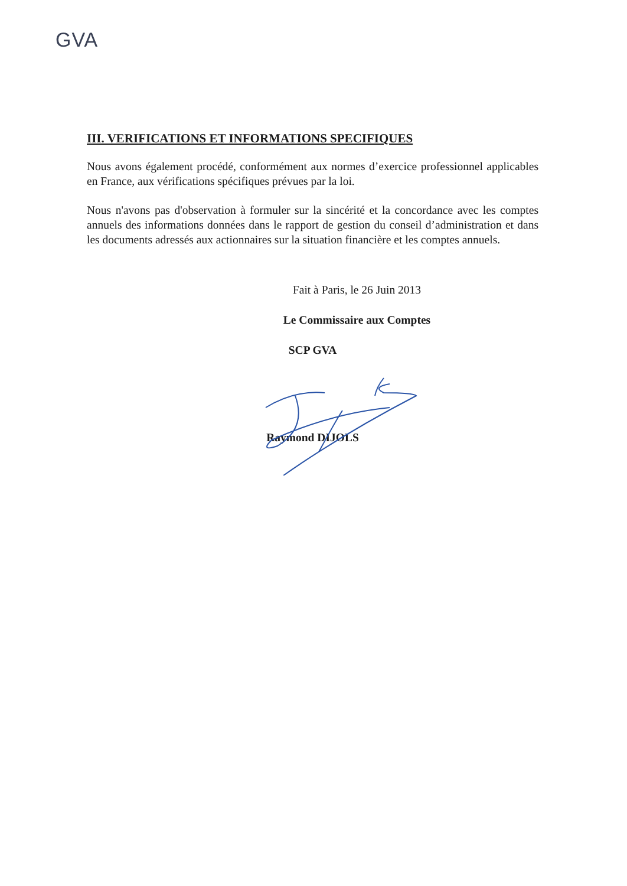GVA
III. VERIFICATIONS ET INFORMATIONS SPECIFIQUES
Nous avons également procédé, conformément aux normes d’exercice professionnel applicables en France, aux vérifications spécifiques prévues par la loi.
Nous n'avons pas d'observation à formuler sur la sincérité et la concordance avec les comptes annuels des informations données dans le rapport de gestion du conseil d’administration et dans les documents adressés aux actionnaires sur la situation financière et les comptes annuels.
Fait à Paris, le 26 Juin 2013
Le Commissaire aux Comptes
SCP GVA
Raymond DIJOLS